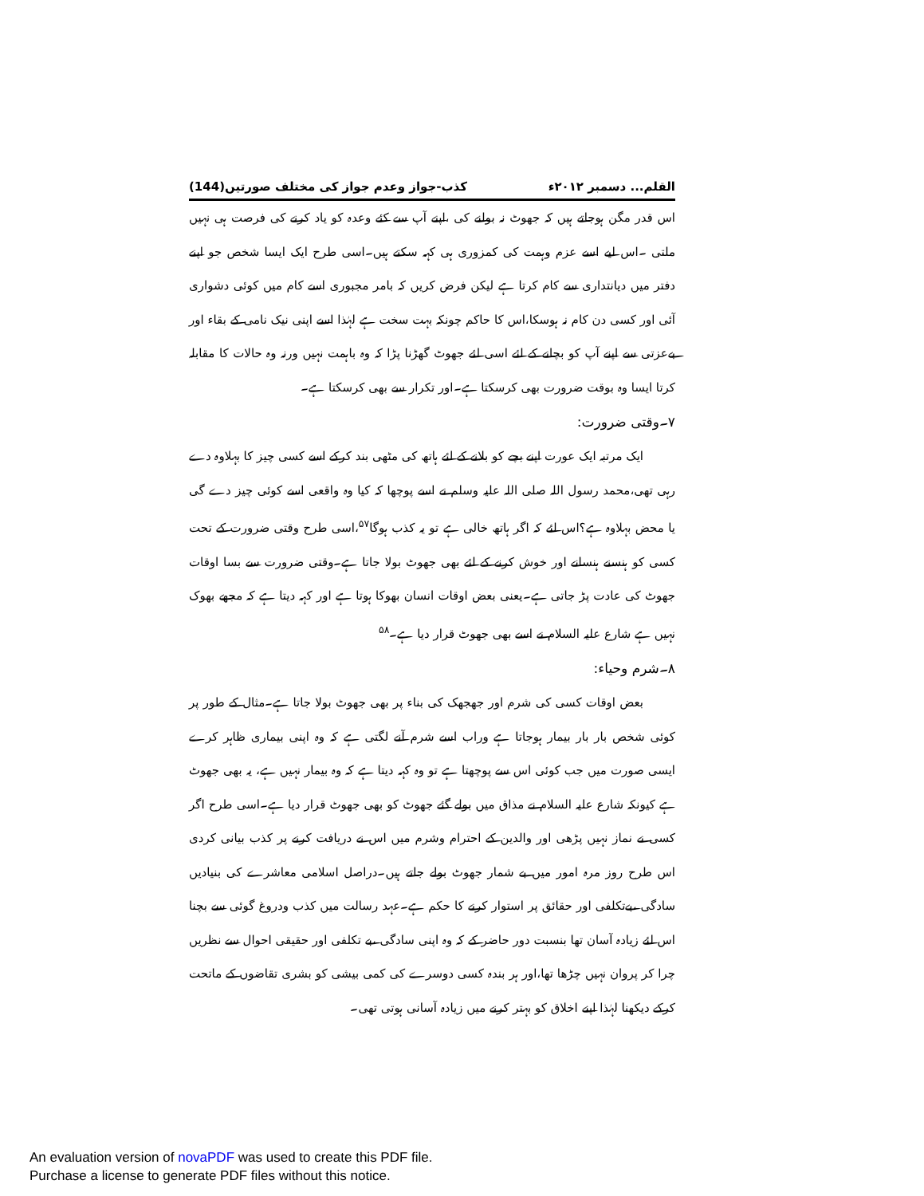القلم... دسمبر ۲۰۱۲ء کذب-جواز وعدم جواز کی مختلف صورتیں(144)
اس قدر مگن ہوجاتے ہیں کہ جھوٹ نہ بولنے کی ،اپنے آپ سے کئے وعدہ کو یاد کرنے کی فرصت ہی نہیں ملتی ۔اس لیے اسے عزم وہمت کی کمزوری ہی کہہ سکتے ہیں۔اسی طرح ایک ایسا شخص جو اپنے دفتر میں دیانتداری سے کام کرتا ہے لیکن فرض کریں کہ بامر مجبوری اسے کام میں کوئی دشواری آئی اور کسی دن کام نہ ہوسکا،اس کا حاکم چونکہ بہت سخت ہے لہٰذا اسے اپنی نیک نامی کے بقاء اور بےعزتی سے اپنے آپ کو بچانے کے لئے اسی لئے جھوٹ گھڑنا پڑا کہ وہ باہمت نہیں ورنہ وہ حالات کا مقابلہ کرتا ایسا وہ بوقت ضرورت بھی کرسکتا ہے۔اور تکرار سے بھی کرسکتا ہے۔
۷۔وقتی ضرورت:
ایک مرتبہ ایک عورت اپنے بچے کو بلانے کے لئے ہاتھ کی مٹھی بند کرکے اسے کسی چیز کا بہلاوہ دے رہی تھی،محمد رسول اللہ صلی اللہ علیہ وسلم نے اسے پوچھا کہ کیا وہ واقعی اسے کوئی چیز دے گی یا محض بہلاوہ ہے؟اس لئے کہ اگر ہاتھ خالی ہے تو یہ کذب ہوگا<sup>۵۷</sup>،اسی طرح وقتی ضرورت کے تحت کسی کو ہنسنے ہنسانے اور خوش کرنے کے لئے بھی جھوٹ بولا جاتا ہے۔وقتی ضرورت سے بسا اوقات جھوٹ کی عادت پڑ جاتی ہے۔یعنی بعض اوقات انسان بھوکا ہوتا ہے اور کہہ دیتا ہے کہ مجھے بھوک نہیں ہے شارع علیہ السلام نے اسے بھی جھوٹ قرار دیا ہے۔<sup>۵۸</sup>
۸۔شرم وحیاء:
بعض اوقات کسی کی شرم اور جھجھک کی بناء پر بھی جھوٹ بولا جاتا ہے۔مثال کے طور پر کوئی شخص بار بار بیمار ہوجاتا ہے وراب اسے شرم آنے لگتی ہے کہ وہ اپنی بیماری ظاہر کرے ایسی صورت میں جب کوئی اس سے پوچھتا ہے تو وہ کہہ دیتا ہے کہ وہ بیمار نہیں ہے، یہ بھی جھوٹ ہے کیونکہ شارع علیہ السلام نے مذاق میں بولے گئے جھوٹ کو بھی جھوٹ قرار دیا ہے۔اسی طرح اگر کسی نے نماز نہیں پڑھی اور والدین کے احترام وشرم میں اس نے دریافت کرنے پر کذب بیانی کردی اس طرح روز مرہ امور میں بے شمار جھوٹ بولے جاتے ہیں۔دراصل اسلامی معاشرے کی بنیادیں سادگی ،بےتکلفی اور حقائق پر استوار کرنے کا حکم ہے۔عہد رسالت میں کذب ودروغ گوئی سے بچنا اس لئے زیادہ آسان تھا بنسبت دور حاضر کے کہ وہ اپنی سادگی ،بے تکلفی اور حقیقی احوال سے نظریں چرا کر پروان نہیں چڑھا تھا،اور ہر بندہ کسی دوسرے کی کمی بیشی کو بشری تقاضوں کے ماتحت کرکے دیکھنا لہٰذا اپنے اخلاق کو بہتر کرنے میں زیادہ آسانی ہوتی تھی۔
An evaluation version of novaPDF was used to create this PDF file.
Purchase a license to generate PDF files without this notice.